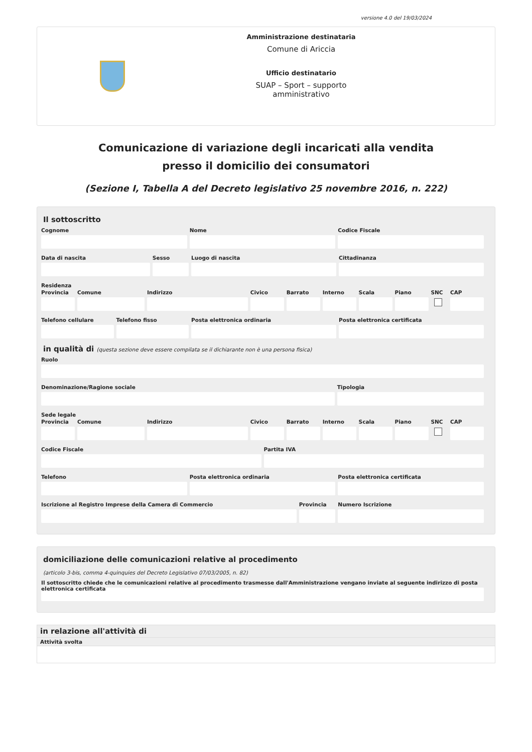versione 4.0 del 19/03/2024
Amministrazione destinataria
Comune di Ariccia
Ufficio destinatario
SUAP – Sport – supporto
amministrativo
Comunicazione di variazione degli incaricati alla vendita
presso il domicilio dei consumatori
(Sezione I, Tabella A del Decreto legislativo 25 novembre 2016, n. 222)
Il sottoscritto
Cognome Nome Codice Fiscale
Data di nascita Sesso Luogo di nascita Cittadinanza
Residenza
Provincia Comune Indirizzo Civico Barrato Interno Scala Piano SNC CAP
Telefono cellulare Telefono fisso Posta elettronica ordinaria Posta elettronica certificata
in qualità di (questa sezione deve essere compilata se il dichiarante non è una persona fisica)
Ruolo
Denominazione/Ragione sociale Tipologia
Sede legale
Provincia Comune Indirizzo Civico Barrato Interno Scala Piano SNC CAP
Codice Fiscale Partita IVA
Telefono Posta elettronica ordinaria Posta elettronica certificata
Iscrizione al Registro Imprese della Camera di Commercio
Provincia Numero Iscrizione
domiciliazione delle comunicazioni relative al procedimento
(articolo 3-bis, comma 4-quinquies del Decreto Legislativo 07/03/2005, n. 82)
Il sottoscritto chiede che le comunicazioni relative al procedimento trasmesse dall'Amministrazione vengano inviate al seguente indirizzo di posta elettronica certificata
in relazione all'attività di
Attività svolta